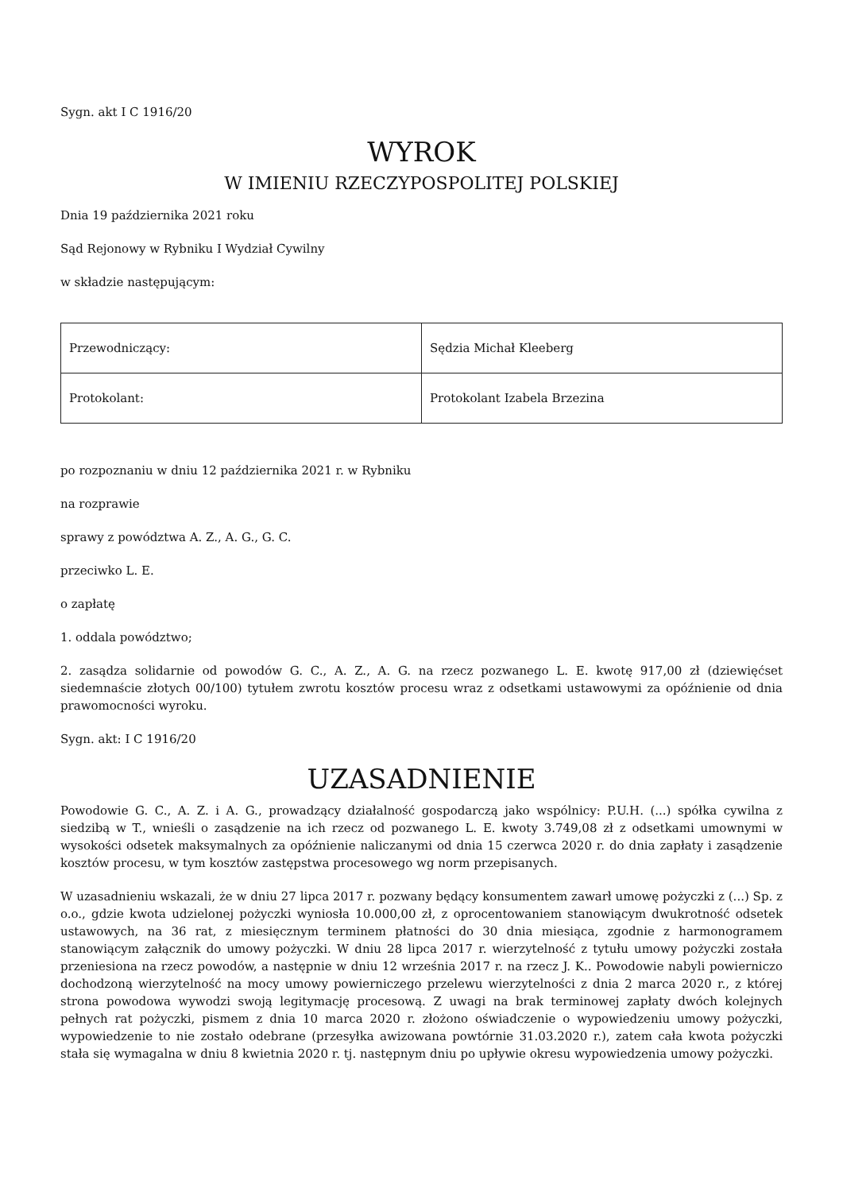Sygn. akt I C 1916/20
WYROK
W IMIENIU RZECZYPOSPOLITEJ POLSKIEJ
Dnia 19 października 2021 roku
Sąd Rejonowy w Rybniku I Wydział Cywilny
w składzie następującym:
| Przewodniczący: | Sędzia Michał Kleeberg |
| Protokolant: | Protokolant Izabela Brzezina |
po rozpoznaniu w dniu 12 października 2021 r. w Rybniku
na rozprawie
sprawy z powództwa A. Z., A. G., G. C.
przeciwko L. E.
o zapłatę
1. oddala powództwo;
2. zasądza solidarnie od powodów G. C., A. Z., A. G. na rzecz pozwanego L. E. kwotę 917,00 zł (dziewięćset siedemnaście złotych 00/100) tytułem zwrotu kosztów procesu wraz z odsetkami ustawowymi za opóźnienie od dnia prawomocności wyroku.
Sygn. akt: I C 1916/20
UZASADNIENIE
Powodowie G. C., A. Z. i A. G., prowadzący działalność gospodarczą jako wspólnicy: P.U.H. (...) spółka cywilna z siedzibą w T., wnieśli o zasądzenie na ich rzecz od pozwanego L. E. kwoty 3.749,08 zł z odsetkami umownymi w wysokości odsetek maksymalnych za opóźnienie naliczanymi od dnia 15 czerwca 2020 r. do dnia zapłaty i zasądzenie kosztów procesu, w tym kosztów zastępstwa procesowego wg norm przepisanych.
W uzasadnieniu wskazali, że w dniu 27 lipca 2017 r. pozwany będący konsumentem zawarł umowę pożyczki z (...) Sp. z o.o., gdzie kwota udzielonej pożyczki wyniosła 10.000,00 zł, z oprocentowaniem stanowiącym dwukrotność odsetek ustawowych, na 36 rat, z miesięcznym terminem płatności do 30 dnia miesiąca, zgodnie z harmonogramem stanowiącym załącznik do umowy pożyczki. W dniu 28 lipca 2017 r. wierzytelność z tytułu umowy pożyczki została przeniesiona na rzecz powodów, a następnie w dniu 12 września 2017 r. na rzecz J. K.. Powodowie nabyli powierniczo dochodzoną wierzytelność na mocy umowy powierniczego przelewu wierzytelności z dnia 2 marca 2020 r., z której strona powodowa wywodzi swoją legitymację procesową. Z uwagi na brak terminowej zapłaty dwóch kolejnych pełnych rat pożyczki, pismem z dnia 10 marca 2020 r. złożono oświadczenie o wypowiedzeniu umowy pożyczki, wypowiedzenie to nie zostało odebrane (przesyłka awizowana powtórnie 31.03.2020 r.), zatem cała kwota pożyczki stała się wymagalna w dniu 8 kwietnia 2020 r. tj. następnym dniu po upływie okresu wypowiedzenia umowy pożyczki.